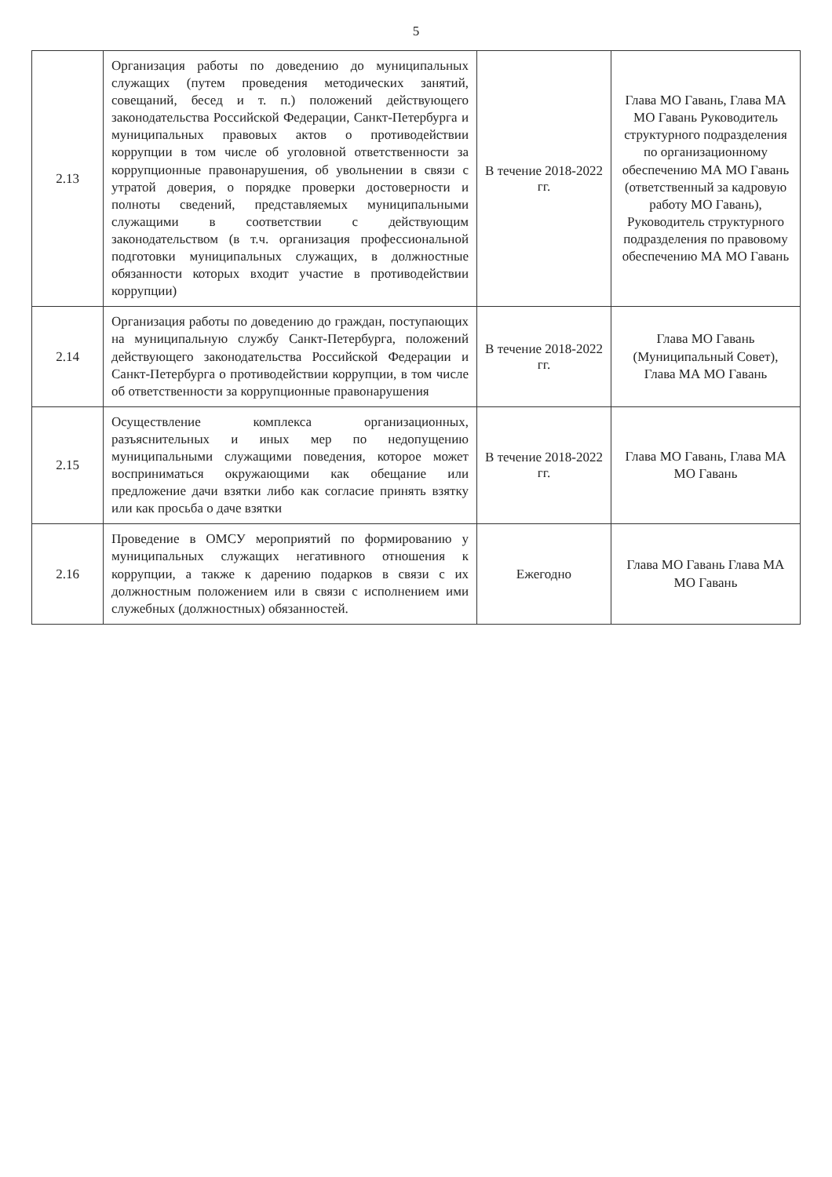5
| 2.13 | Организация работы по доведению до муниципальных служащих (путем проведения методических занятий, совещаний, бесед и т. п.) положений действующего законодательства Российской Федерации, Санкт-Петербурга и муниципальных правовых актов о противодействии коррупции в том числе об уголовной ответственности за коррупционные правонарушения, об увольнении в связи с утратой доверия, о порядке проверки достоверности и полноты сведений, представляемых муниципальными служащими в соответствии с действующим законодательством (в т.ч. организация профессиональной подготовки муниципальных служащих, в должностные обязанности которых входит участие в противодействии коррупции) | В течение 2018-2022 гг. | Глава МО Гавань, Глава МА МО Гавань Руководитель структурного подразделения по организационному обеспечению МА МО Гавань (ответственный за кадровую работу МО Гавань), Руководитель структурного подразделения по правовому обеспечению МА МО Гавань |
| 2.14 | Организация работы по доведению до граждан, поступающих на муниципальную службу Санкт-Петербурга, положений действующего законодательства Российской Федерации и Санкт-Петербурга о противодействии коррупции, в том числе об ответственности за коррупционные правонарушения | В течение 2018-2022 гг. | Глава МО Гавань (Муниципальный Совет), Глава МА МО Гавань |
| 2.15 | Осуществление комплекса организационных, разъяснительных и иных мер по недопущению муниципальными служащими поведения, которое может восприниматься окружающими как обещание или предложение дачи взятки либо как согласие принять взятку или как просьба о даче взятки | В течение 2018-2022 гг. | Глава МО Гавань, Глава МА МО Гавань |
| 2.16 | Проведение в ОМСУ мероприятий по формированию у муниципальных служащих негативного отношения к коррупции, а также к дарению подарков в связи с их должностным положением или в связи с исполнением ими служебных (должностных) обязанностей. | Ежегодно | Глава МО Гавань Глава МА МО Гавань |